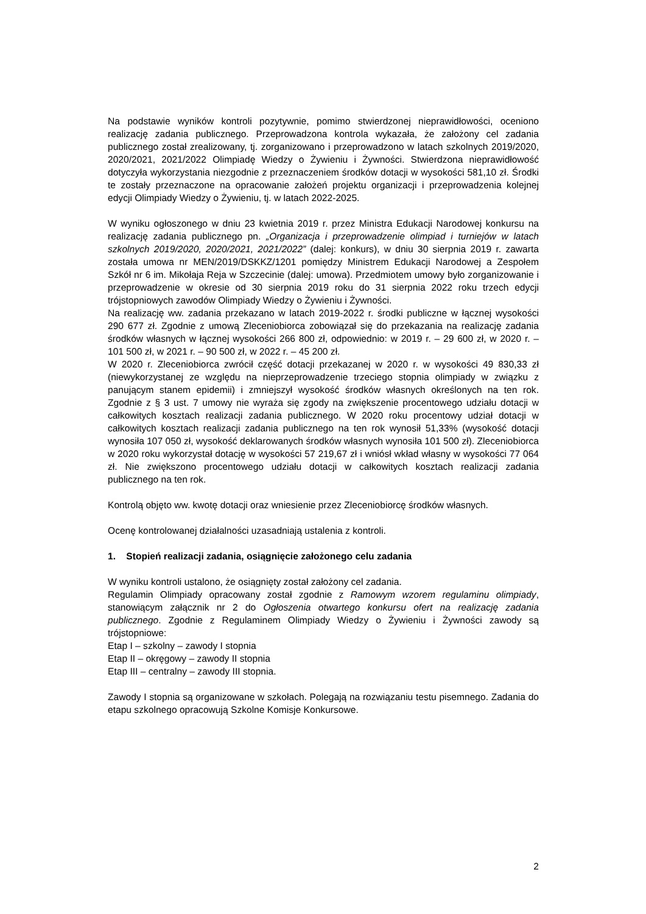Na podstawie wyników kontroli pozytywnie, pomimo stwierdzonej nieprawidłowości, oceniono realizację zadania publicznego. Przeprowadzona kontrola wykazała, że założony cel zadania publicznego został zrealizowany, tj. zorganizowano i przeprowadzono w latach szkolnych 2019/2020, 2020/2021, 2021/2022 Olimpiadę Wiedzy o Żywieniu i Żywności. Stwierdzona nieprawidłowość dotyczyła wykorzystania niezgodnie z przeznaczeniem środków dotacji w wysokości 581,10 zł. Środki te zostały przeznaczone na opracowanie założeń projektu organizacji i przeprowadzenia kolejnej edycji Olimpiady Wiedzy o Żywieniu, tj. w latach 2022-2025.
W wyniku ogłoszonego w dniu 23 kwietnia 2019 r. przez Ministra Edukacji Narodowej konkursu na realizację zadania publicznego pn. „Organizacja i przeprowadzenie olimpiad i turniejów w latach szkolnych 2019/2020, 2020/2021, 2021/2022” (dalej: konkurs), w dniu 30 sierpnia 2019 r. zawarta została umowa nr MEN/2019/DSKKZ/1201 pomiędzy Ministrem Edukacji Narodowej a Zespołem Szkół nr 6 im. Mikołaja Reja w Szczecinie (dalej: umowa). Przedmiotem umowy było zorganizowanie i przeprowadzenie w okresie od 30 sierpnia 2019 roku do 31 sierpnia 2022 roku trzech edycji trójstopniowych zawodów Olimpiady Wiedzy o Żywieniu i Żywności.
Na realizację ww. zadania przekazano w latach 2019-2022 r. środki publiczne w łącznej wysokości 290 677 zł. Zgodnie z umową Zleceniobiorca zobowiązał się do przekazania na realizację zadania środków własnych w łącznej wysokości 266 800 zł, odpowiednio: w 2019 r. – 29 600 zł, w 2020 r. – 101 500 zł, w 2021 r. – 90 500 zł, w 2022 r. – 45 200 zł.
W 2020 r. Zleceniobiorca zwrócił część dotacji przekazanej w 2020 r. w wysokości 49 830,33 zł (niewykorzystanej ze względu na nieprzeprowadzenie trzeciego stopnia olimpiady w związku z panującym stanem epidemii) i zmniejszył wysokość środków własnych określonych na ten rok. Zgodnie z § 3 ust. 7 umowy nie wyraża się zgody na zwiększenie procentowego udziału dotacji w całkowitych kosztach realizacji zadania publicznego. W 2020 roku procentowy udział dotacji w całkowitych kosztach realizacji zadania publicznego na ten rok wynosił 51,33% (wysokość dotacji wynosiła 107 050 zł, wysokość deklarowanych środków własnych wynosiła 101 500 zł). Zleceniobiorca w 2020 roku wykorzystał dotację w wysokości 57 219,67 zł i wniósł wkład własny w wysokości 77 064 zł. Nie zwiększono procentowego udziału dotacji w całkowitych kosztach realizacji zadania publicznego na ten rok.
Kontrolą objęto ww. kwotę dotacji oraz wniesienie przez Zleceniobiorcę środków własnych.
Ocenę kontrolowanej działalności uzasadniają ustalenia z kontroli.
1. Stopień realizacji zadania, osiągnięcie założonego celu zadania
W wyniku kontroli ustalono, że osiągnięty został założony cel zadania.
Regulamin Olimpiady opracowany został zgodnie z Ramowym wzorem regulaminu olimpiady, stanowiącym załącznik nr 2 do Ogłoszenia otwartego konkursu ofert na realizację zadania publicznego. Zgodnie z Regulaminem Olimpiady Wiedzy o Żywieniu i Żywności zawody są trójstopniowe:
Etap I – szkolny – zawody I stopnia
Etap II – okręgowy – zawody II stopnia
Etap III – centralny – zawody III stopnia.
Zawody I stopnia są organizowane w szkołach. Polegają na rozwiązaniu testu pisemnego. Zadania do etapu szkolnego opracowują Szkolne Komisje Konkursowe.
2